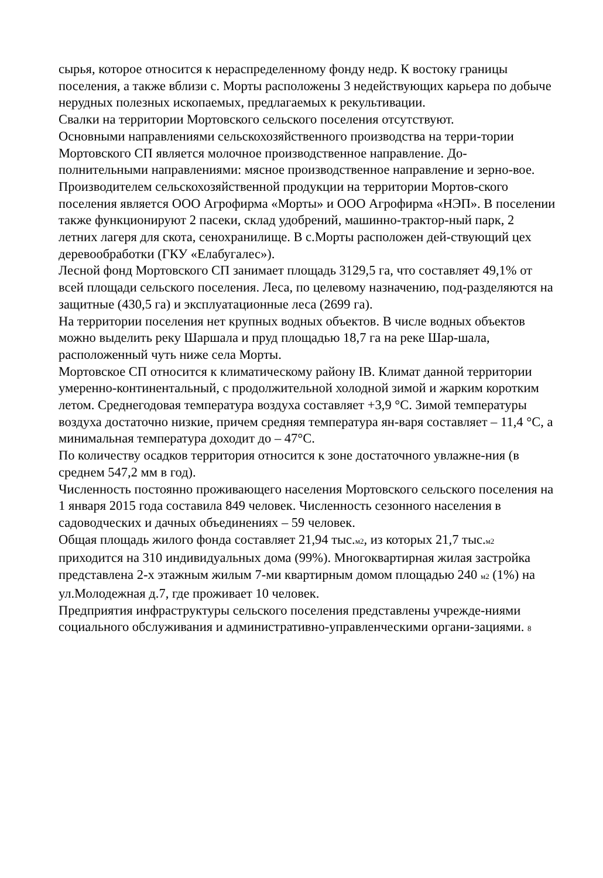сырья, которое относится к нераспределенному фонду недр. К востоку границы поселения, а также вблизи с. Морты расположены 3 недействующих карьера по добыче нерудных полезных ископаемых, предлагаемых к рекультивации.
Свалки на территории Мортовского сельского поселения отсутствуют.
Основными направлениями сельскохозяйственного производства на терри-тории Мортовского СП является молочное производственное направление. До-полнительными направлениями: мясное производственное направление и зерно-вое. Производителем сельскохозяйственной продукции на территории Мортов-ского поселения является ООО Агрофирма «Морты» и ООО Агрофирма «НЭП». В поселении также функционируют 2 пасеки, склад удобрений, машинно-трактор-ный парк, 2 летних лагеря для скота, сенохранилище. В с.Морты расположен дей-ствующий цех деревообработки (ГКУ «Елабугалес»).
Лесной фонд Мортовского СП занимает площадь 3129,5 га, что составляет 49,1% от всей площади сельского поселения. Леса, по целевому назначению, под-разделяются на защитные (430,5 га) и эксплуатационные леса (2699 га).
На территории поселения нет крупных водных объектов. В числе водных объектов можно выделить реку Шаршала и пруд площадью 18,7 га на реке Шар-шала, расположенный чуть ниже села Морты.
Мортовское СП относится к климатическому району IВ. Климат данной территории умеренно-континентальный, с продолжительной холодной зимой и жарким коротким летом. Среднегодовая температура воздуха составляет +3,9 °С. Зимой температуры воздуха достаточно низкие, причем средняя температура ян-варя составляет – 11,4 °С, а минимальная температура доходит до – 47°С.
По количеству осадков территория относится к зоне достаточного увлажне-ния (в среднем 547,2 мм в год).
Численность постоянно проживающего населения Мортовского сельского поселения на 1 января 2015 года составила 849 человек. Численность сезонного населения в садоводческих и дачных объединениях – 59 человек.
Общая площадь жилого фонда составляет 21,94 тыс.м2, из которых 21,7 тыс.м2 приходится на 310 индивидуальных дома (99%). Многоквартирная жилая застройка представлена 2-х этажным жилым 7-ми квартирным домом площадью 240 м2 (1%) на ул.Молодежная д.7, где проживает 10 человек.
Предприятия инфраструктуры сельского поселения представлены учрежде-ниями социального обслуживания и административно-управленческими органи-зациями. 8